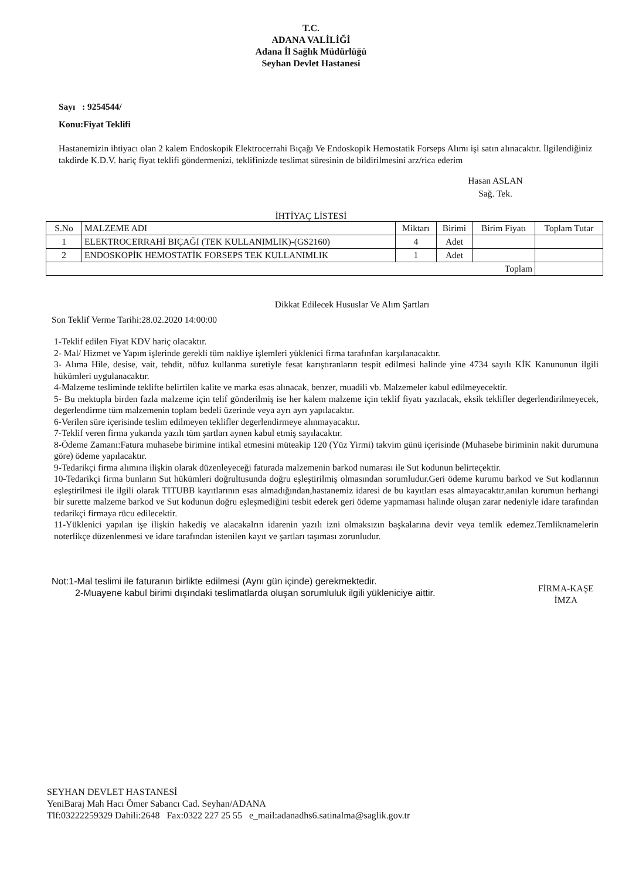T.C.
ADANA VALİLİĞİ
Adana İl Sağlık Müdürlüğü
Seyhan Devlet Hastanesi
Sayı : 9254544/
Konu:Fiyat Teklifi
Hastanemizin ihtiyacı olan 2 kalem Endoskopik Elektrocerrahi Bıçağı Ve Endoskopik Hemostatik Forseps Alımı işi satın alınacaktır. İlgilendiğiniz takdirde K.D.V. hariç fiyat teklifi göndermenizi, teklifinizde teslimat süresinin de bildirilmesini arz/rica ederim
Hasan ASLAN
Sağ. Tek.
İHTİYAÇ LİSTESİ
| S.No | MALZEME ADI | Miktarı | Birimi | Birim Fiyatı | Toplam Tutar |
| 1 | ELEKTROCERRAHİ BIÇAĞI (TEK KULLANIMLIK)-(GS2160) | 4 | Adet | | |
| 2 | ENDOSKOPİK HEMOSTATİK FORSEPS TEK KULLANIMLIK | 1 | Adet | | |
| Toplam | | | | | |
Dikkat Edilecek Hususlar Ve Alım Şartları
Son Teklif Verme Tarihi:28.02.2020 14:00:00
1-Teklif edilen Fiyat KDV hariç olacaktır.
2- Mal/ Hizmet ve Yapım işlerinde gerekli tüm nakliye işlemleri yüklenici firma tarafınfan karşılanacaktır.
3- Alıma Hile, desise, vait, tehdit, nüfuz kullanma suretiyle fesat karıştıranların tespit edilmesi halinde yine 4734 sayılı KİK Kanununun ilgili hükümleri uygulanacaktır.
4-Malzeme tesliminde teklifte belirtilen kalite ve marka esas alınacak, benzer, muadili vb. Malzemeler kabul edilmeyecektir.
5- Bu mektupla birden fazla malzeme için telif gönderilmiş ise her kalem malzeme için teklif fiyatı yazılacak, eksik teklifler degerlendirilmeyecek, degerlendirme tüm malzemenin toplam bedeli üzerinde veya ayrı ayrı yapılacaktır.
6-Verilen süre içerisinde teslim edilmeyen teklifler degerlendirmeye alınmayacaktır.
7-Teklif veren firma yukarıda yazılı tüm şartları aynen kabul etmiş sayılacaktır.
8-Ödeme Zamanı:Fatura muhasebe birimine intikal etmesini müteakip 120 (Yüz Yirmi) takvim günü içerisinde (Muhasebe biriminin nakit durumuna göre) ödeme yapılacaktır.
9-Tedarikçi firma alımına ilişkin olarak düzenleyeceği faturada malzemenin barkod numarası ile Sut kodunun belirteçektir.
10-Tedarikçi firma bunların Sut hükümleri doğrultusunda doğru eşleştirilmiş olmasından sorumludur.Geri ödeme kurumu barkod ve Sut kodlarının eşleştirilmesi ile ilgili olarak TITUBB kayıtlarının esas almadığından,hastanemiz idaresi de bu kayıtları esas almayacaktır,anılan kurumun herhangi bir surette malzeme barkod ve Sut kodunun doğru eşleşmediğini tesbit ederek geri ödeme yapmaması halinde oluşan zarar nedeniyle idare tarafından tedarikçi firmaya rücu edilecektir.
11-Yüklenici yapılan işe ilişkin hakediş ve alacakalrın idarenin yazılı izni olmaksızın başkalarına devir veya temlik edemez.Temliknamelerin noterlikçe düzenlenmesi ve idare tarafından istenilen kayıt ve şartları taşıması zorunludur.
Not:1-Mal teslimi ile faturanın birlikte edilmesi (Aynı gün içinde) gerekmektedir.
2-Muayene kabul birimi dışındaki teslimatlarda oluşan sorumluluk ilgili yükleniciye aittir.
FİRMA-KAŞE
İMZA
SEYHAN DEVLET HASTANESİ
YeniBaraj Mah Hacı Ömer Sabancı Cad. Seyhan/ADANA
Tlf:03222259329 Dahili:2648 Fax:0322 227 25 55 e_mail:adanadhs6.satinalma@saglik.gov.tr